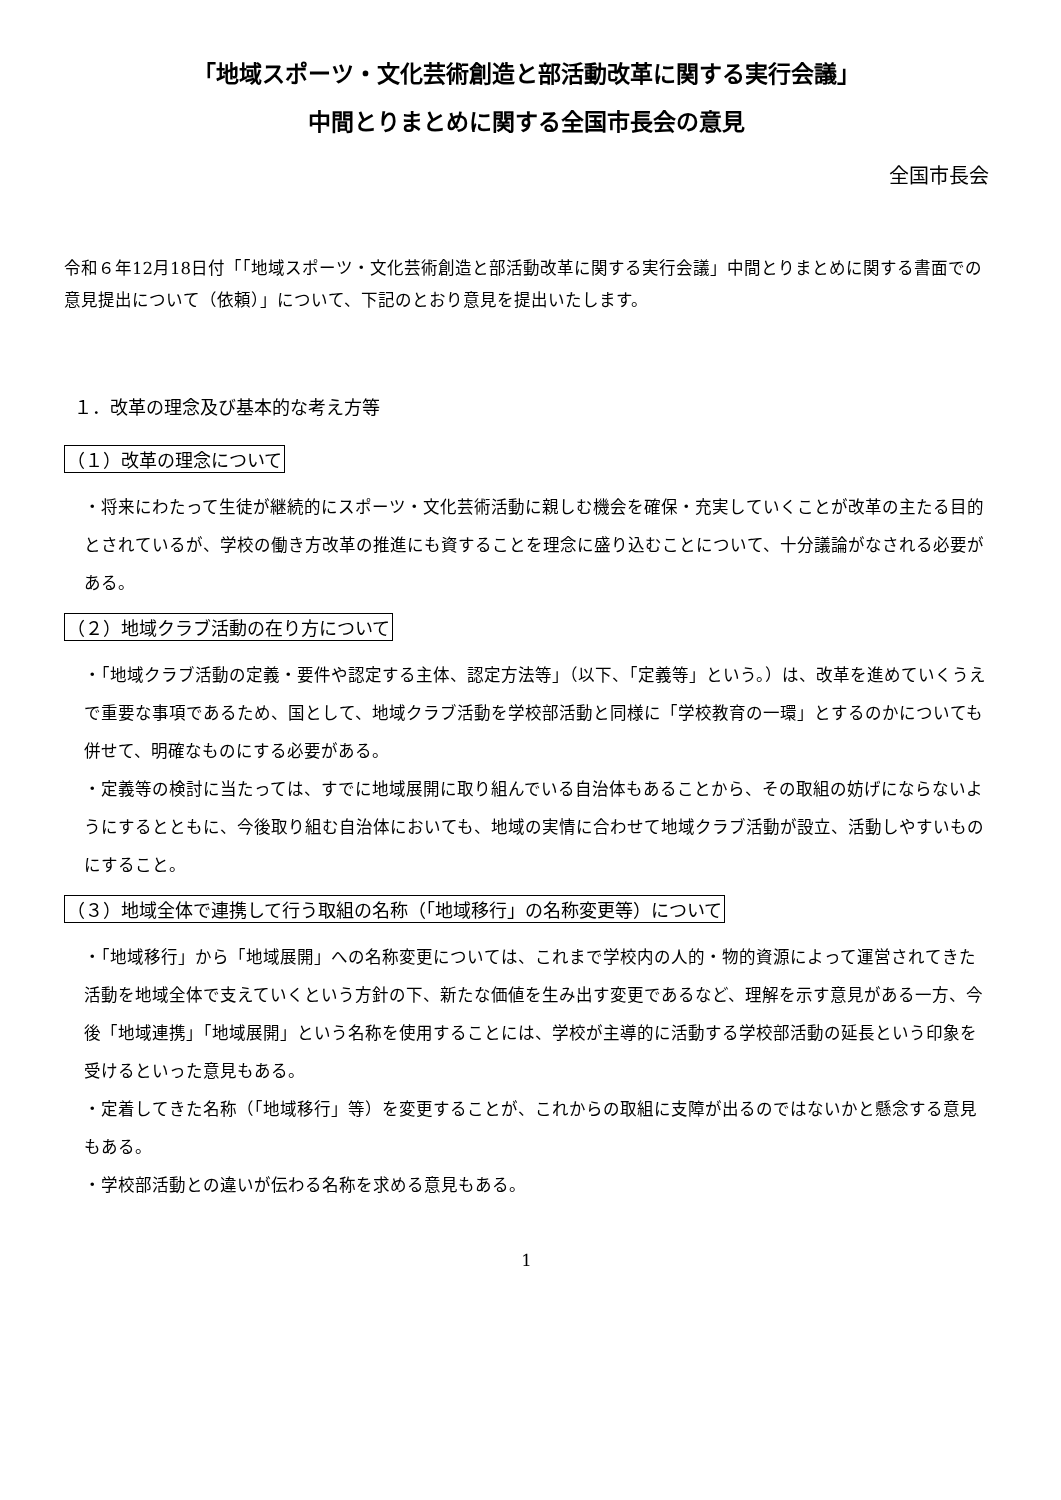「地域スポーツ・文化芸術創造と部活動改革に関する実行会議」
中間とりまとめに関する全国市長会の意見
全国市長会
令和６年12月18日付「「地域スポーツ・文化芸術創造と部活動改革に関する実行会議」中間とりまとめに関する書面での意見提出について（依頼）」について、下記のとおり意見を提出いたします。
１．改革の理念及び基本的な考え方等
（１）改革の理念について
・将来にわたって生徒が継続的にスポーツ・文化芸術活動に親しむ機会を確保・充実していくことが改革の主たる目的とされているが、学校の働き方改革の推進にも資することを理念に盛り込むことについて、十分議論がなされる必要がある。
（２）地域クラブ活動の在り方について
・「地域クラブ活動の定義・要件や認定する主体、認定方法等」（以下、「定義等」という。）は、改革を進めていくうえで重要な事項であるため、国として、地域クラブ活動を学校部活動と同様に「学校教育の一環」とするのかについても併せて、明確なものにする必要がある。
・定義等の検討に当たっては、すでに地域展開に取り組んでいる自治体もあることから、その取組の妨げにならないようにするとともに、今後取り組む自治体においても、地域の実情に合わせて地域クラブ活動が設立、活動しやすいものにすること。
（３）地域全体で連携して行う取組の名称（「地域移行」の名称変更等）について
・「地域移行」から「地域展開」への名称変更については、これまで学校内の人的・物的資源によって運営されてきた活動を地域全体で支えていくという方針の下、新たな価値を生み出す変更であるなど、理解を示す意見がある一方、今後「地域連携」「地域展開」という名称を使用することには、学校が主導的に活動する学校部活動の延長という印象を受けるといった意見もある。
・定着してきた名称（「地域移行」等）を変更することが、これからの取組に支障が出るのではないかと懸念する意見もある。
・学校部活動との違いが伝わる名称を求める意見もある。
1